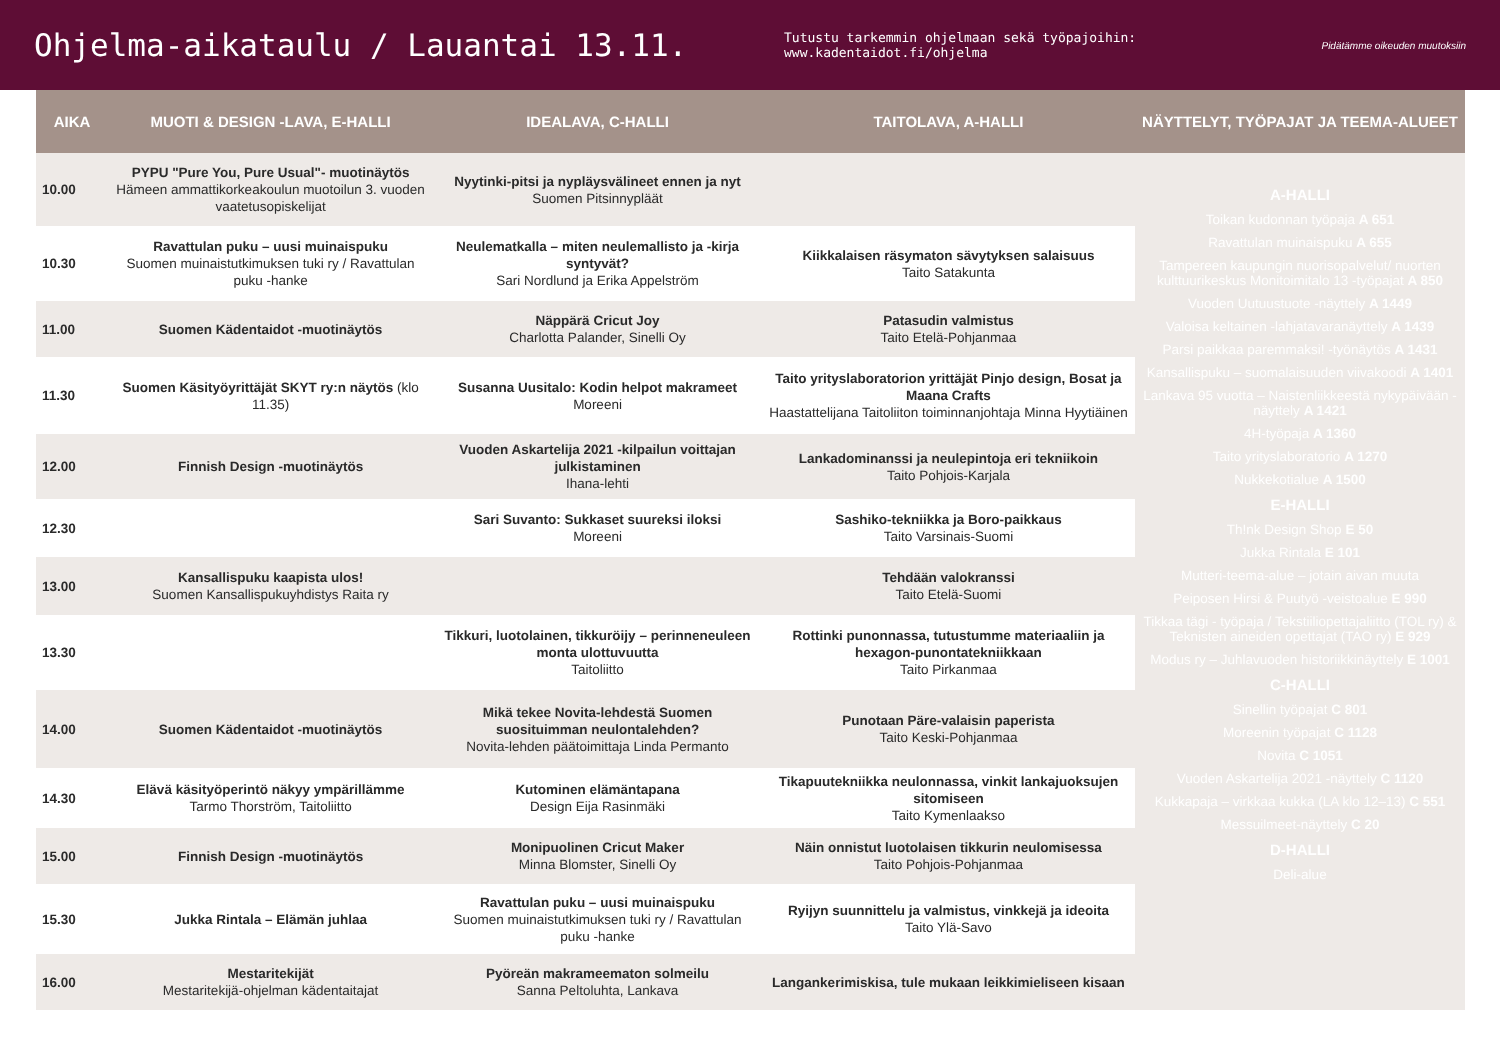Ohjelma-aikataulu / Lauantai 13.11.
Tutustu tarkemmin ohjelmaan sekä työpajoihin: www.kadentaidot.fi/ohjelma
Pidätämme oikeuden muutoksiin
| AIKA | MUOTI & DESIGN -LAVA, E-HALLI | IDEALAVA, C-HALLI | TAITOLAVA, A-HALLI | NÄYTTELYT, TYÖPAJAT JA TEEMA-ALUEET |
| --- | --- | --- | --- | --- |
| 10.00 | PYPU "Pure You, Pure Usual"- muotinäytös Hämeen ammattikorkeakoulun muotoilun 3. vuoden vaatetusopiskelijat | Nyytinki-pitsi ja nypläysvälineet ennen ja nyt Suomen Pitsinnypläät | | A-HALLI Toikan kudonnan työpaja A 651 Ravattulan muinaispuku A 655 Tampereen kaupungin nuorisopalvelut/ nuorten kulttuurikeskus Monitoimitalo 13 -työpajat A 850 Vuoden Uutuustuote -näyttely A 1449 Valoisa keltainen -lahjatavaranäyttely A 1439 Parsi paikkaa paremmaksi! -työnäytös A 1431 Kansallispuku – suomalaisuuden viivakoodi A 1401 Lankava 95 vuotta – Naistenliikkeestä nykypäivään -näyttely A 1421 4H-työpaja A 1360 Taito yrityslaboratorio A 1270 Nukkekotialue A 1500 E-HALLI Th!nk Design Shop E 50 Jukka Rintala E 101 Mutteri-teema-alue – jotain aivan muuta Peiposen Hirsi & Puutyö -veistoalue E 990 Tikkaa tägi - työpaja / Tekstiiliopettajaliitto (TOL ry) & Teknisten aineiden opettajat (TAO ry) E 929 Modus ry – Juhlavuoden historiikkinäyttely E 1001 C-HALLI Sinellin työpajat C 801 Moreenin työpajat C 1128 Novita C 1051 Vuoden Askartelija 2021 -näyttely C 1120 Kukkapaja – virkkaa kukka (LA klo 12–13) C 551 Messuilmeet-näyttely C 20 D-HALLI Deli-alue |
| 10.30 | Ravattulan puku – uusi muinaispuku Suomen muinaistutkimuksen tuki ry / Ravattulan puku -hanke | Neulematkalla – miten neulemallisto ja -kirja syntyvät? Sari Nordlund ja Erika Appelström | Kiikkalaisen räsymaton sävytyksen salaisuus Taito Satakunta | |
| 11.00 | Suomen Kädentaidot -muotinäytös | Näppärä Cricut Joy Charlotta Palander, Sinelli Oy | Patasudin valmistus Taito Etelä-Pohjanmaa | |
| 11.30 | Suomen Käsityöyrittäjät SKYT ry:n näytös (klo 11.35) | Susanna Uusitalo: Kodin helpot makrameet Moreeni | Taito yrityslaboratorion yrittäjät Pinjo design, Bosat ja Maana Crafts Haastattelijana Taitoliiton toiminnanjohtaja Minna Hyytiäinen | |
| 12.00 | Finnish Design -muotinäytös | Vuoden Askartelija 2021 -kilpailun voittajan julkistaminen Ihana-lehti | Lankadominanssi ja neulepintoja eri tekniikoin Taito Pohjois-Karjala | |
| 12.30 | | Sari Suvanto: Sukkaset suureksi iloksi Moreeni | Sashiko-tekniikka ja Boro-paikkaus Taito Varsinais-Suomi | |
| 13.00 | Kansallispuku kaapista ulos! Suomen Kansallispukuyhdistys Raita ry | | Tehdään valokranssi Taito Etelä-Suomi | |
| 13.30 | | Tikkuri, luotolainen, tikkuröijy – perinneneuleen monta ulottuvuutta Taitoliitto | Rottinki punonnassa, tutustumme materiaaliin ja hexagon-punontatekniikkaan Taito Pirkanmaa | |
| 14.00 | Suomen Kädentaidot -muotinäytös | Mikä tekee Novita-lehdestä Suomen suosituimman neulontalehden? Novita-lehden päätoimittaja Linda Permanto | Punotaan Päre-valaisin paperista Taito Keski-Pohjanmaa | |
| 14.30 | Elävä käsityöperintö näkyy ympärillämme Tarmo Thorström, Taitoliitto | Kutominen elämäntapana Design Eija Rasinmäki | Tikapuutekniikka neulonnassa, vinkit lankajuoksujen sitomiseen Taito Kymenlaakso | |
| 15.00 | Finnish Design -muotinäytös | Monipuolinen Cricut Maker Minna Blomster, Sinelli Oy | Näin onnistut luotolaisen tikkurin neulomisessa Taito Pohjois-Pohjanmaa | |
| 15.30 | Jukka Rintala – Elämän juhlaa | Ravattulan puku – uusi muinaispuku Suomen muinaistutkimuksen tuki ry / Ravattulan puku -hanke | Ryijyn suunnittelu ja valmistus, vinkkejä ja ideoita Taito Ylä-Savo | |
| 16.00 | Mestaritekijät Mestaritekijä-ohjelman kädentaitajat | Pyöreän makrameematon solmeilu Sanna Peltoluhta, Lankava | Langankerimiskisa, tule mukaan leikkimieliseen kisaan | |